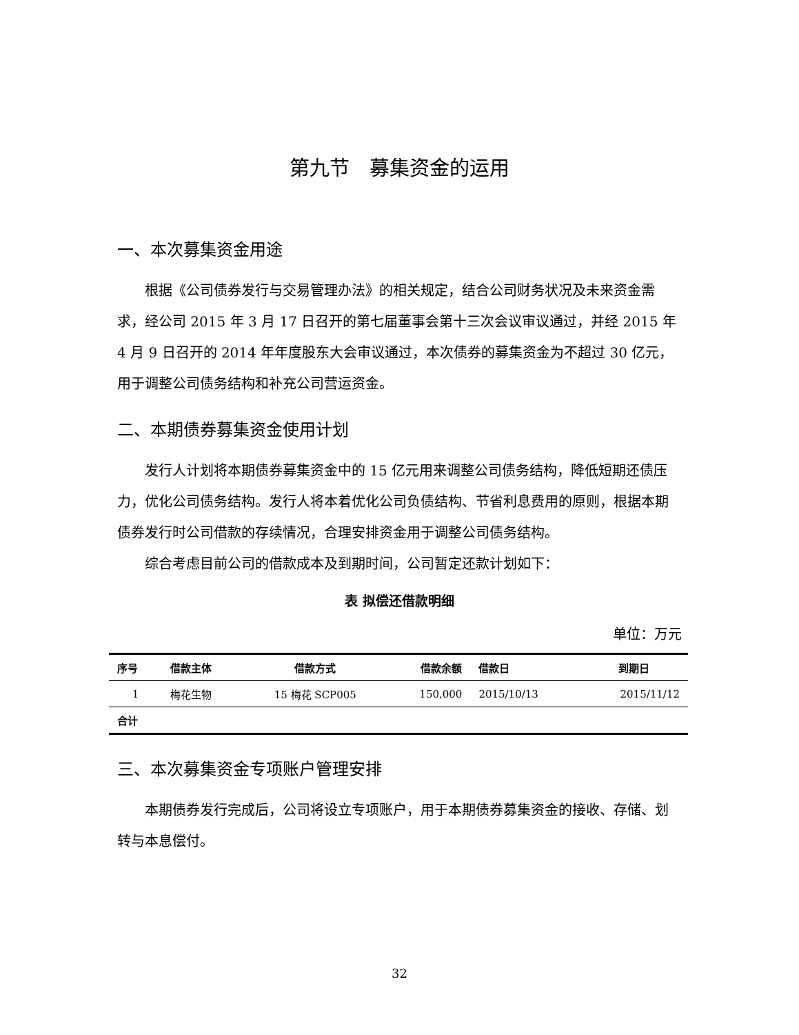第九节　募集资金的运用
一、本次募集资金用途
根据《公司债券发行与交易管理办法》的相关规定，结合公司财务状况及未来资金需求，经公司 2015 年 3 月 17 日召开的第七届董事会第十三次会议审议通过，并经 2015 年 4 月 9 日召开的 2014 年年度股东大会审议通过，本次债券的募集资金为不超过 30 亿元，用于调整公司债务结构和补充公司营运资金。
二、本期债券募集资金使用计划
发行人计划将本期债券募集资金中的 15 亿元用来调整公司债务结构，降低短期还债压力，优化公司债务结构。发行人将本着优化公司负债结构、节省利息费用的原则，根据本期债券发行时公司借款的存续情况，合理安排资金用于调整公司债务结构。
综合考虑目前公司的借款成本及到期时间，公司暂定还款计划如下：
表 拟偿还借款明细
单位：万元
| 序号 | 借款主体 | 借款方式 | 借款余额 | 借款日 | 到期日 |
| --- | --- | --- | --- | --- | --- |
| 1 | 梅花生物 | 15 梅花 SCP005 | 150,000 | 2015/10/13 | 2015/11/12 |
| 合计 | | | | | |
三、本次募集资金专项账户管理安排
本期债券发行完成后，公司将设立专项账户，用于本期债券募集资金的接收、存储、划转与本息偿付。
32